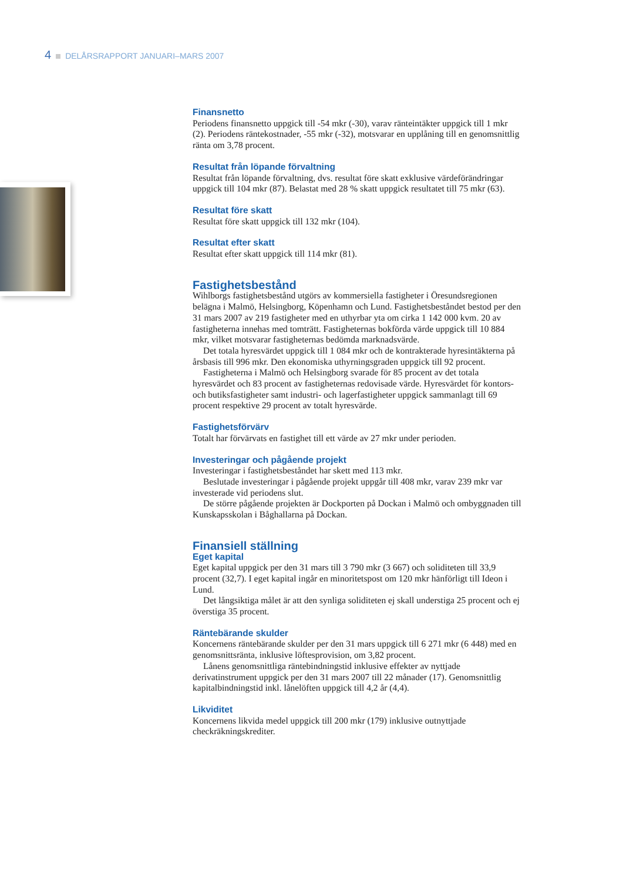4 DELÅRSRAPPORT JANUARI–MARS 2007
Finansnetto
Periodens finansnetto uppgick till -54 mkr (-30), varav ränteintäkter uppgick till 1 mkr (2). Periodens räntekostnader, -55 mkr (-32), motsvarar en upplåning till en genomsnittlig ränta om 3,78 procent.
Resultat från löpande förvaltning
Resultat från löpande förvaltning, dvs. resultat före skatt exklusive värdeförändringar uppgick till 104 mkr (87). Belastat med 28 % skatt uppgick resultatet till 75 mkr (63).
Resultat före skatt
Resultat före skatt uppgick till 132 mkr (104).
Resultat efter skatt
Resultat efter skatt uppgick till 114 mkr (81).
Fastighetsbestånd
Wihlborgs fastighetsbestånd utgörs av kommersiella fastigheter i Öresundsregionen belägna i Malmö, Helsingborg, Köpenhamn och Lund. Fastighetsbeståndet bestod per den 31 mars 2007 av 219 fastigheter med en uthyrbar yta om cirka 1 142 000 kvm. 20 av fastigheterna innehas med tomträtt. Fastigheternas bokförda värde uppgick till 10 884 mkr, vilket motsvarar fastigheternas bedömda marknadsvärde.
Det totala hyresvärdet uppgick till 1 084 mkr och de kontrakterade hyresintäkterna på årsbasis till 996 mkr. Den ekonomiska uthyrningsgraden uppgick till 92 procent.
Fastigheterna i Malmö och Helsingborg svarade för 85 procent av det totala hyresvärdet och 83 procent av fastigheternas redovisade värde. Hyresvärdet för kontors- och butiksfastigheter samt industri- och lagerfastigheter uppgick sammanlagt till 69 procent respektive 29 procent av totalt hyresvärde.
Fastighetsförvärv
Totalt har förvärvats en fastighet till ett värde av 27 mkr under perioden.
Investeringar och pågående projekt
Investeringar i fastighetsbeståndet har skett med 113 mkr.
Beslutade investeringar i pågående projekt uppgår till 408 mkr, varav 239 mkr var investerade vid periodens slut.
De större pågående projekten är Dockporten på Dockan i Malmö och ombyggnaden till Kunskapsskolan i Båghallarna på Dockan.
Finansiell ställning
Eget kapital
Eget kapital uppgick per den 31 mars till 3 790 mkr (3 667) och soliditeten till 33,9 procent (32,7). I eget kapital ingår en minoritetspost om 120 mkr hänförligt till Ideon i Lund.
Det långsiktiga målet är att den synliga soliditeten ej skall understiga 25 procent och ej överstiga 35 procent.
Räntebärande skulder
Koncernens räntebärande skulder per den 31 mars uppgick till 6 271 mkr (6 448) med en genomsnittsränta, inklusive löftesprovision, om 3,82 procent.
Lånens genomsnittliga räntebindningstid inklusive effekter av nyttjade derivatinstrument uppgick per den 31 mars 2007 till 22 månader (17). Genomsnittlig kapitalbindningstid inkl. lånelöften uppgick till 4,2 år (4,4).
Likviditet
Koncernens likvida medel uppgick till 200 mkr (179) inklusive outnyttjade checkräkningskrediter.